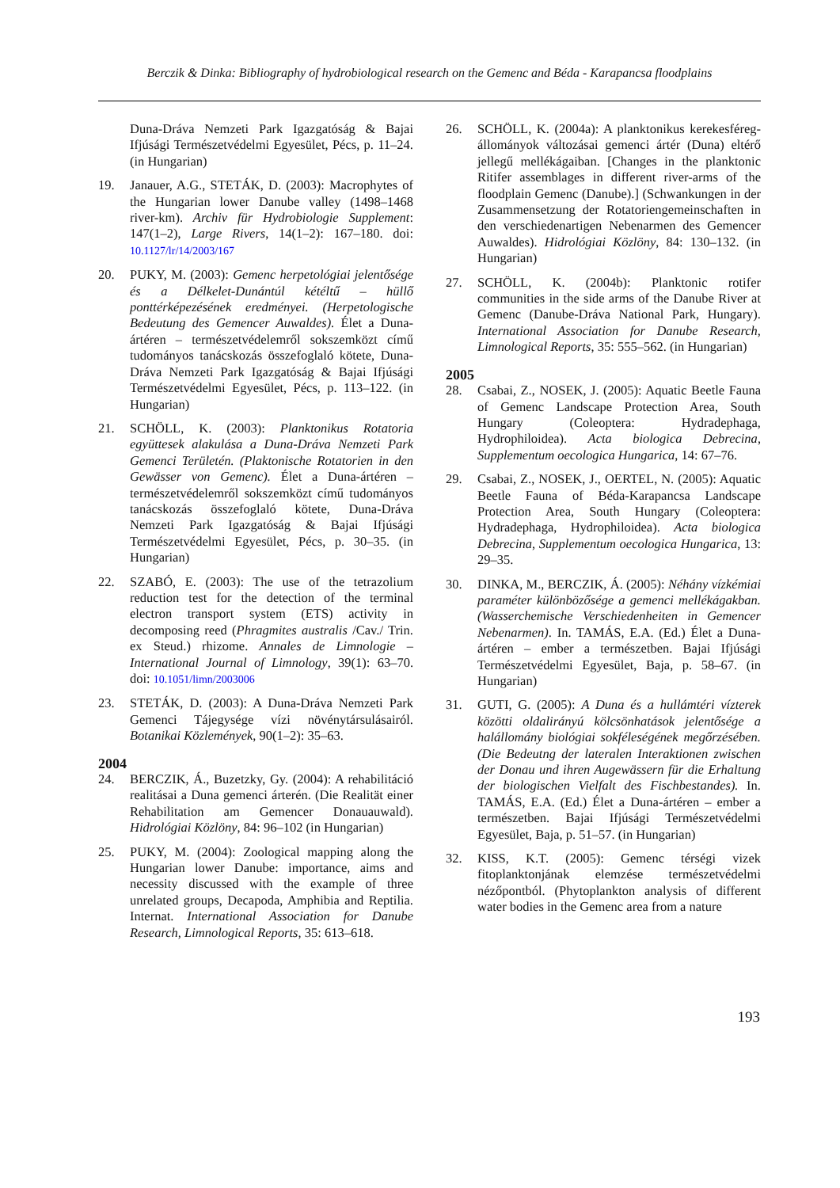Berczik & Dinka: Bibliography of hydrobiological research on the Gemenc and Béda - Karapancsa floodplains
Duna-Dráva Nemzeti Park Igazgatóság & Bajai Ifjúsági Természetvédelmi Egyesület, Pécs, p. 11–24. (in Hungarian)
19. Janauer, A.G., STETÁK, D. (2003): Macrophytes of the Hungarian lower Danube valley (1498–1468 river-km). Archiv für Hydrobiologie Supplement: 147(1–2), Large Rivers, 14(1–2): 167–180. doi: 10.1127/lr/14/2003/167
20. PUKY, M. (2003): Gemenc herpetológiai jelentősége és a Délkelet-Dunántúl kétéltű – hüllő ponttérképezésének eredményei. (Herpetologische Bedeutung des Gemencer Auwaldes). Élet a Duna-ártéren – természetvédelemről sokszemközt című tudományos tanácskozás összefoglaló kötete, Duna-Dráva Nemzeti Park Igazgatóság & Bajai Ifjúsági Természetvédelmi Egyesület, Pécs, p. 113–122. (in Hungarian)
21. SCHÖLL, K. (2003): Planktonikus Rotatoria együttesek alakulása a Duna-Dráva Nemzeti Park Gemenci Területén. (Plaktonische Rotatorien in den Gewässer von Gemenc). Élet a Duna-ártéren – természetvédelemről sokszemközt című tudományos tanácskozás összefoglaló kötete, Duna-Dráva Nemzeti Park Igazgatóság & Bajai Ifjúsági Természetvédelmi Egyesület, Pécs, p. 30–35. (in Hungarian)
22. SZABÓ, E. (2003): The use of the tetrazolium reduction test for the detection of the terminal electron transport system (ETS) activity in decomposing reed (Phragmites australis /Cav./ Trin. ex Steud.) rhizome. Annales de Limnologie – International Journal of Limnology, 39(1): 63–70. doi: 10.1051/limn/2003006
23. STETÁK, D. (2003): A Duna-Dráva Nemzeti Park Gemenci Tájegysége vízi növénytársulásairól. Botanikai Közlemények, 90(1–2): 35–63.
2004
24. BERCZIK, Á., Buzetzky, Gy. (2004): A rehabilitáció realitásai a Duna gemenci árterén. (Die Realität einer Rehabilitation am Gemencer Donauauwald). Hidrológiai Közlöny, 84: 96–102 (in Hungarian)
25. PUKY, M. (2004): Zoological mapping along the Hungarian lower Danube: importance, aims and necessity discussed with the example of three unrelated groups, Decapoda, Amphibia and Reptilia. Internat. International Association for Danube Research, Limnological Reports, 35: 613–618.
26. SCHÖLL, K. (2004a): A planktonikus kerekesféreg-állományok változásai gemenci ártér (Duna) eltérő jellegű mellékágaiban. [Changes in the planktonic Ritifer assemblages in different river-arms of the floodplain Gemenc (Danube).] (Schwankungen in der Zusammensetzung der Rotatoriengemeinschaften in den verschiedenartigen Nebenarmen des Gemencer Auwaldes). Hidrológiai Közlöny, 84: 130–132. (in Hungarian)
27. SCHÖLL, K. (2004b): Planktonic rotifer communities in the side arms of the Danube River at Gemenc (Danube-Dráva National Park, Hungary). International Association for Danube Research, Limnological Reports, 35: 555–562. (in Hungarian)
2005
28. Csabai, Z., NOSEK, J. (2005): Aquatic Beetle Fauna of Gemenc Landscape Protection Area, South Hungary (Coleoptera: Hydradephaga, Hydrophiloidea). Acta biologica Debrecina, Supplementum oecologica Hungarica, 14: 67–76.
29. Csabai, Z., NOSEK, J., OERTEL, N. (2005): Aquatic Beetle Fauna of Béda-Karapancsa Landscape Protection Area, South Hungary (Coleoptera: Hydradephaga, Hydrophiloidea). Acta biologica Debrecina, Supplementum oecologica Hungarica, 13: 29–35.
30. DINKA, M., BERCZIK, Á. (2005): Néhány vízkémiai paraméter különbözősége a gemenci mellékágakban. (Wasserchemische Verschiedenheiten in Gemencer Nebenarmen). In. TAMÁS, E.A. (Ed.) Élet a Duna-ártéren – ember a természetben. Bajai Ifjúsági Természetvédelmi Egyesület, Baja, p. 58–67. (in Hungarian)
31. GUTI, G. (2005): A Duna és a hullámtéri vízterek közötti oldalirányú kölcsönhatások jelentősége a halállomány biológiai sokféleségének megőrzésében. (Die Bedeutng der lateralen Interaktionen zwischen der Donau und ihren Augewässern für die Erhaltung der biologischen Vielfalt des Fischbestandes). In. TAMÁS, E.A. (Ed.) Élet a Duna-ártéren – ember a természetben. Bajai Ifjúsági Természetvédelmi Egyesület, Baja, p. 51–57. (in Hungarian)
32. KISS, K.T. (2005): Gemenc térségi vizek fitoplanktonjának elemzése természetvédelmi nézőpontból. (Phytoplankton analysis of different water bodies in the Gemenc area from a nature
193